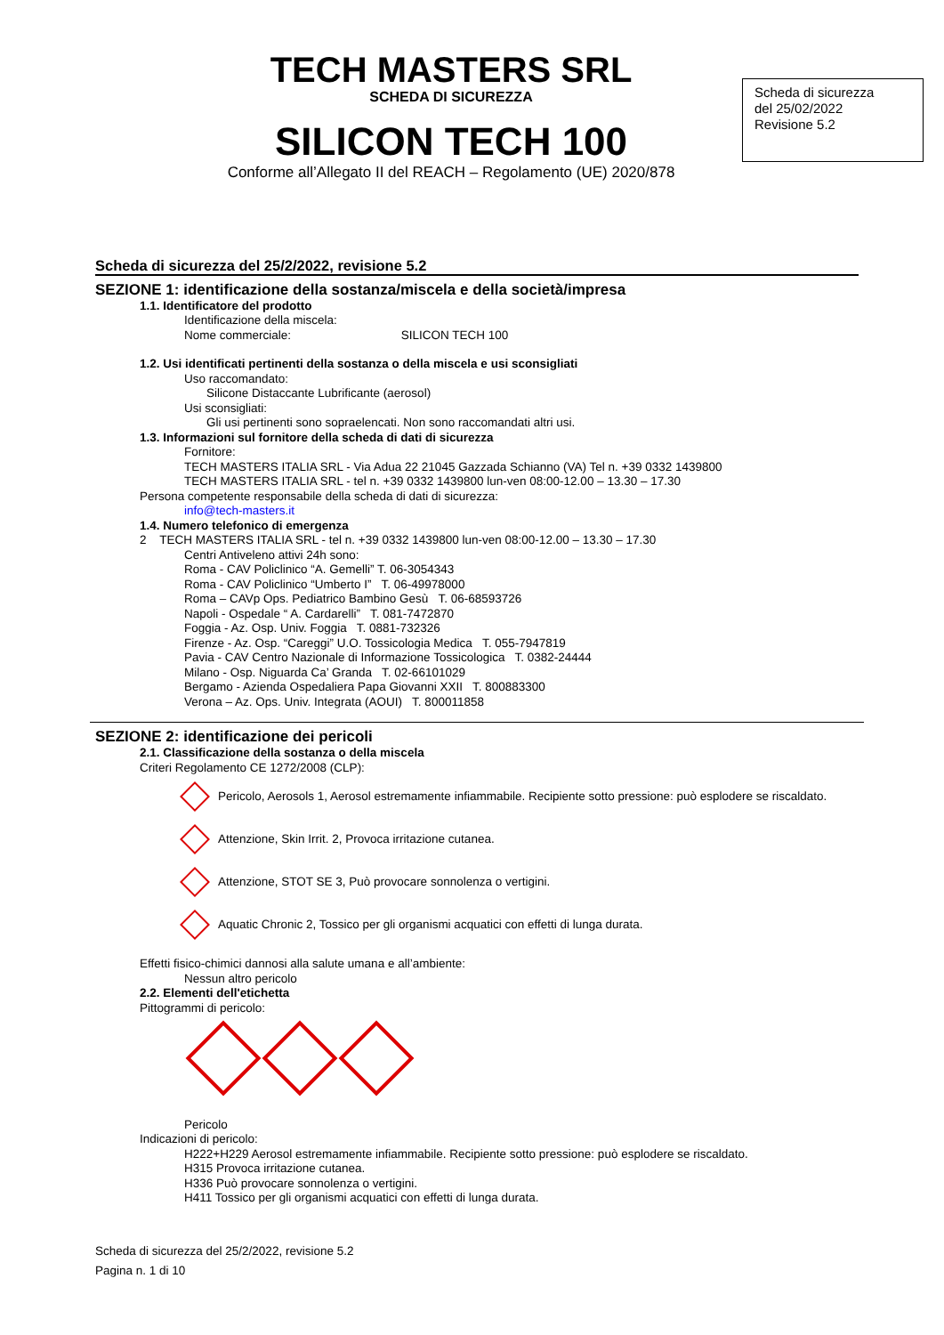Scheda di sicurezza
del 25/02/2022
Revisione 5.2
TECH MASTERS SRL
SCHEDA DI SICUREZZA
SILICON TECH 100
Conforme all’Allegato II del REACH – Regolamento (UE) 2020/878
Scheda di sicurezza del 25/2/2022, revisione 5.2
SEZIONE 1: identificazione della sostanza/miscela e della società/impresa
1.1. Identificatore del prodotto
Identificazione della miscela:
Nome commerciale: SILICON TECH 100
1.2. Usi identificati pertinenti della sostanza o della miscela e usi sconsigliati
Uso raccomandato:
Silicone Distaccante Lubrificante (aerosol)
Usi sconsigliati:
Gli usi pertinenti sono sopraelencati. Non sono raccomandati altri usi.
1.3. Informazioni sul fornitore della scheda di dati di sicurezza
Fornitore:
TECH MASTERS ITALIA SRL - Via Adua 22 21045 Gazzada Schianno (VA) Tel n. +39 0332 1439800
TECH MASTERS ITALIA SRL - tel n. +39 0332 1439800 lun-ven 08:00-12.00 – 13.30 – 17.30
Persona competente responsabile della scheda di dati di sicurezza:
info@tech-masters.it
1.4. Numero telefonico di emergenza
2 TECH MASTERS ITALIA SRL - tel n. +39 0332 1439800 lun-ven 08:00-12.00 – 13.30 – 17.30
Centri Antiveleno attivi 24h sono:
Roma - CAV Policlinico “A. Gemelli” T. 06-3054343
Roma - CAV Policlinico “Umberto I” T. 06-49978000
Roma – CAVp Ops. Pediatrico Bambino Gesù T. 06-68593726
Napoli - Ospedale “ A. Cardarelli” T. 081-7472870
Foggia - Az. Osp. Univ. Foggia T. 0881-732326
Firenze - Az. Osp. “Careggi” U.O. Tossicologia Medica T. 055-7947819
Pavia - CAV Centro Nazionale di Informazione Tossicologica T. 0382-24444
Milano - Osp. Niguarda Ca’ Granda T. 02-66101029
Bergamo - Azienda Ospedaliera Papa Giovanni XXII T. 800883300
Verona – Az. Ops. Univ. Integrata (AOUI) T. 800011858
SEZIONE 2: identificazione dei pericoli
2.1. Classificazione della sostanza o della miscela
Criteri Regolamento CE 1272/2008 (CLP):
Pericolo, Aerosols 1, Aerosol estremamente infiammabile. Recipiente sotto pressione: può esplodere se riscaldato.
Attenzione, Skin Irrit. 2, Provoca irritazione cutanea.
Attenzione, STOT SE 3, Può provocare sonnolenza o vertigini.
Aquatic Chronic 2, Tossico per gli organismi acquatici con effetti di lunga durata.
Effetti fisico-chimici dannosi alla salute umana e all’ambiente:
Nessun altro pericolo
2.2. Elementi dell'etichetta
Pittogrammi di pericolo:
Pericolo
Indicazioni di pericolo:
H222+H229 Aerosol estremamente infiammabile. Recipiente sotto pressione: può esplodere se riscaldato.
H315 Provoca irritazione cutanea.
H336 Può provocare sonnolenza o vertigini.
H411 Tossico per gli organismi acquatici con effetti di lunga durata.
Scheda di sicurezza del 25/2/2022, revisione 5.2
Pagina n. 1 di 10